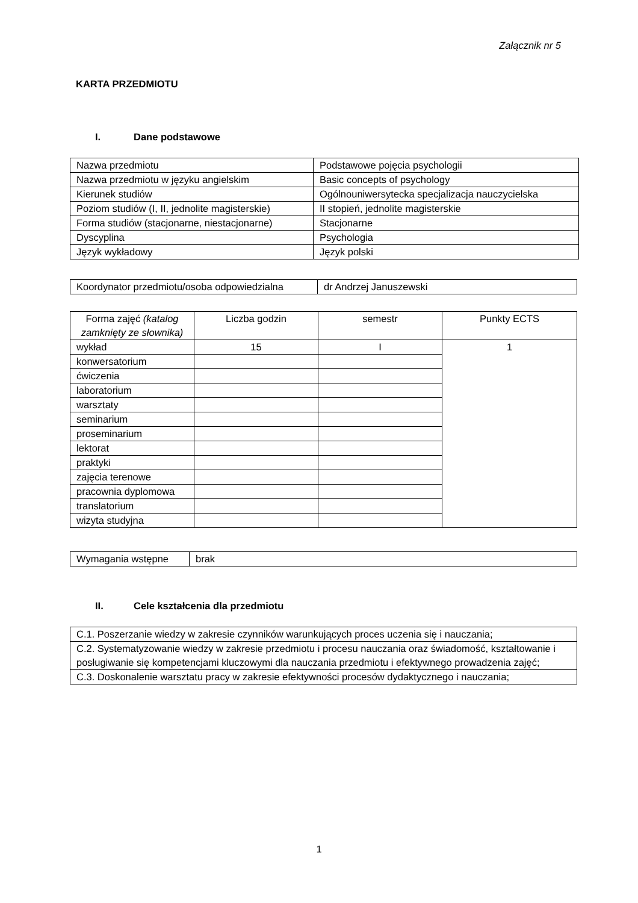Załącznik nr 5
KARTA PRZEDMIOTU
I. Dane podstawowe
| Nazwa przedmiotu | Podstawowe pojęcia psychologii |
| Nazwa przedmiotu w języku angielskim | Basic concepts of psychology |
| Kierunek studiów | Ogólnouniwersytecka specjalizacja nauczycielska |
| Poziom studiów (I, II, jednolite magisterskie) | II stopień, jednolite magisterskie |
| Forma studiów (stacjonarne, niestacjonarne) | Stacjonarne |
| Dyscyplina | Psychologia |
| Język wykładowy | Język polski |
| Koordynator przedmiotu/osoba odpowiedzialna | dr Andrzej Januszewski |
| Forma zajęć (katalog zamknięty ze słownika) | Liczba godzin | semestr | Punkty ECTS |
| wykład | 15 | I | 1 |
| konwersatorium | | | |
| ćwiczenia | | | |
| laboratorium | | | |
| warsztaty | | | |
| seminarium | | | |
| proseminarium | | | |
| lektorat | | | |
| praktyki | | | |
| zajęcia terenowe | | | |
| pracownia dyplomowa | | | |
| translatorium | | | |
| wizyta studyjna | | | |
| Wymagania wstępne | brak |
II. Cele kształcenia dla przedmiotu
| C.1. Poszerzanie wiedzy w zakresie czynników warunkujących proces uczenia się i nauczania; |
| C.2. Systematyzowanie wiedzy w zakresie przedmiotu i procesu nauczania oraz świadomość, kształtowanie i posługiwanie się kompetencjami kluczowymi dla nauczania przedmiotu i efektywnego prowadzenia zajęć; |
| C.3. Doskonalenie warsztatu pracy w zakresie efektywności procesów dydaktycznego i nauczania; |
1